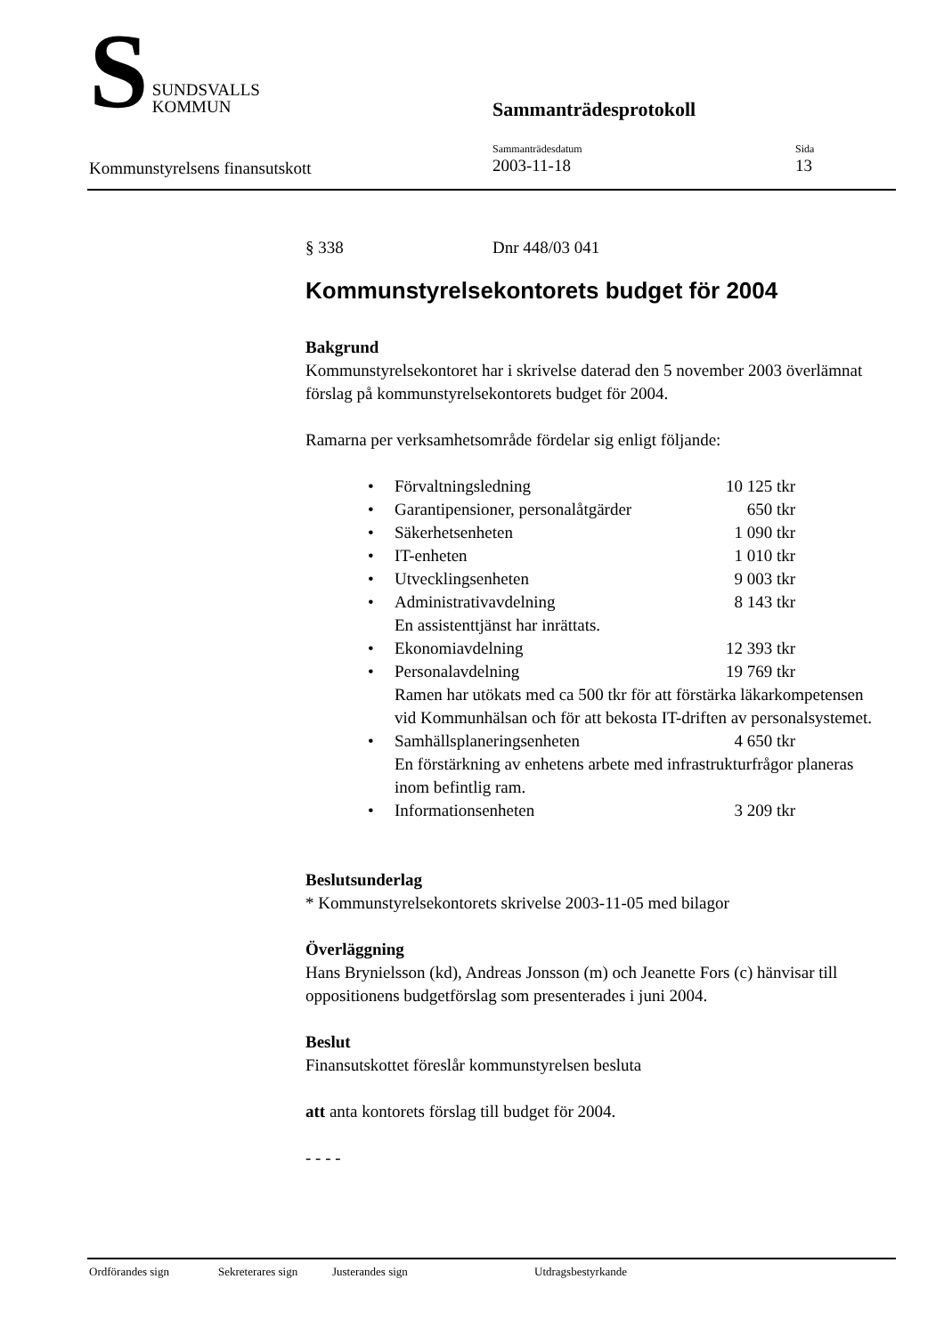S
SUNDSVALLS
KOMMUN
Sammanträdesprotokoll
Kommunstyrelsens finansutskott
Sammanträdesdatum
2003-11-18
Sida
13
§ 338 Dnr 448/03 041
Kommunstyrelsekontorets budget för 2004
Bakgrund
Kommunstyrelsekontoret har i skrivelse daterad den 5 november 2003 överlämnat förslag på kommunstyrelsekontorets budget för 2004.
Ramarna per verksamhetsområde fördelar sig enligt följande:
• Förvaltningsledning 10 125 tkr
• Garantipensioner, personalåtgärder 650 tkr
• Säkerhetsenheten 1 090 tkr
• IT-enheten 1 010 tkr
• Utvecklingsenheten 9 003 tkr
• Administrativavdelning 8 143 tkr
En assistenttjänst har inrättats.
• Ekonomiavdelning 12 393 tkr
• Personalavdelning 19 769 tkr
Ramen har utökats med ca 500 tkr för att förstärka läkarkompetensen vid Kommunhälsan och för att bekosta IT-driften av personalsystemet.
• Samhällsplaneringsenheten 4 650 tkr
En förstärkning av enhetens arbete med infrastrukturfrågor planeras inom befintlig ram.
• Informationsenheten 3 209 tkr
Beslutsunderlag
* Kommunstyrelsekontorets skrivelse 2003-11-05 med bilagor
Överläggning
Hans Brynielsson (kd), Andreas Jonsson (m) och Jeanette Fors (c) hänvisar till oppositionens budgetförslag som presenterades i juni 2004.
Beslut
Finansutskottet föreslår kommunstyrelsen besluta
att anta kontorets förslag till budget för 2004.
- - - -
Ordförandes sign Sekreterares sign Justerandes sign Utdragsbestyrkande